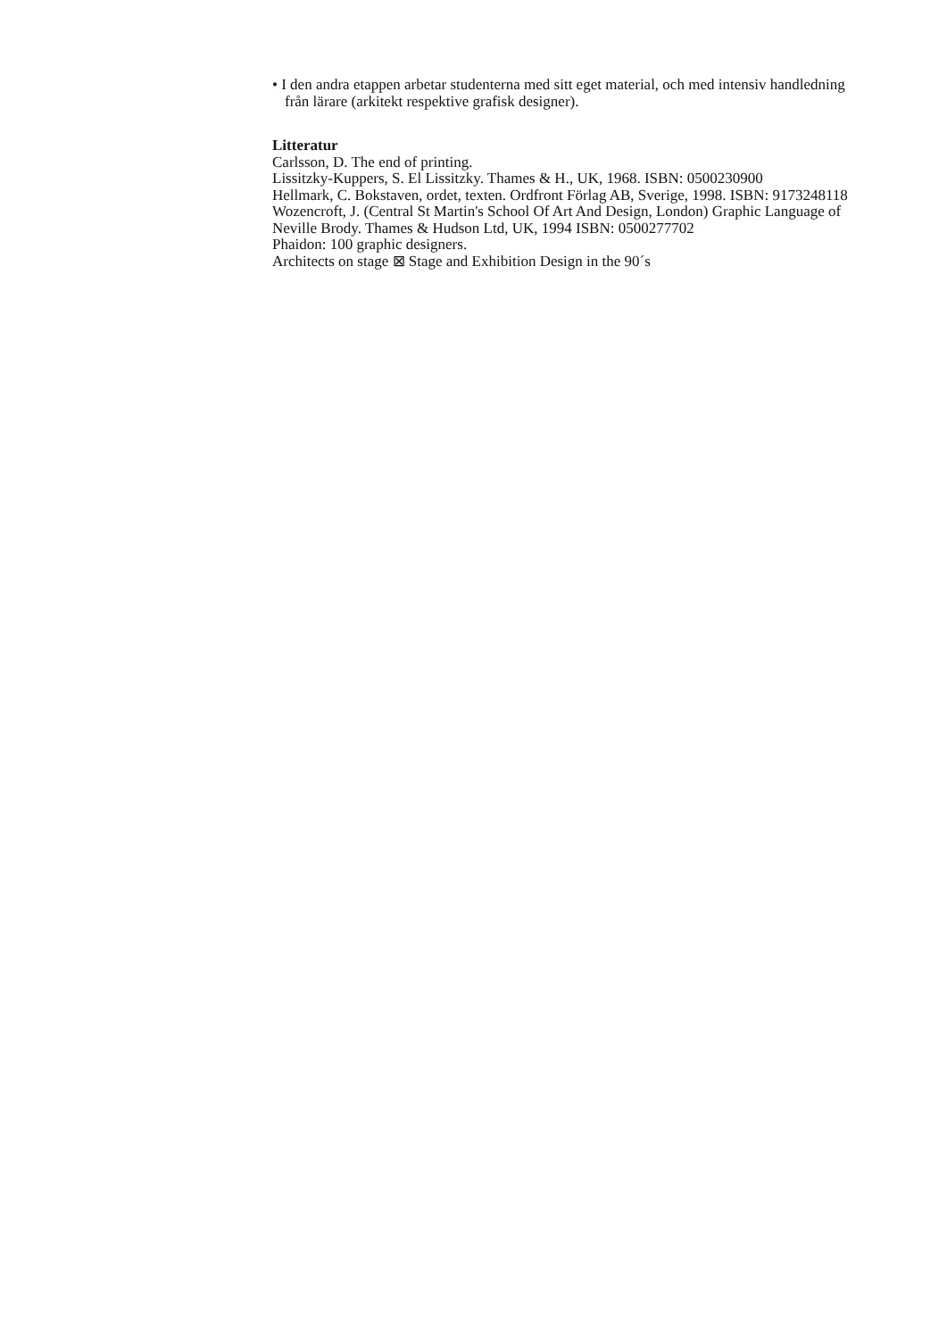• I den andra etappen arbetar studenterna med sitt eget material, och med intensiv handledning från lärare (arkitekt respektive grafisk designer).
Litteratur
Carlsson, D. The end of printing.
Lissitzky-Kuppers, S. El Lissitzky. Thames & H., UK, 1968. ISBN: 0500230900
Hellmark, C. Bokstaven, ordet, texten. Ordfront Förlag AB, Sverige, 1998. ISBN: 9173248118
Wozencroft, J. (Central St Martin's School Of Art And Design, London) Graphic Language of Neville Brody. Thames & Hudson Ltd, UK, 1994 ISBN: 0500277702
Phaidon: 100 graphic designers.
Architects on stage ⊠ Stage and Exhibition Design in the 90´s